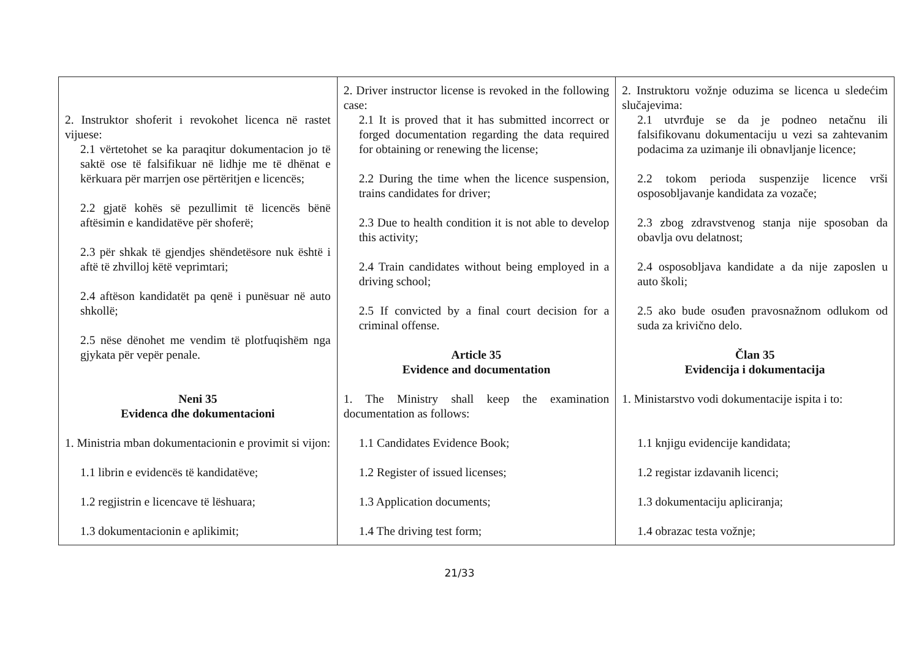| 2. Instruktor shoferit i revokohet licenca në rastet vijuese: 2.1 vërtetohet se ka paraqitur dokumentacion jo të saktë ose të falsifikuar në lidhje me të dhënat e kërkuara për marrjen ose përtëritjen e licencës; 2.2 gjatë kohës së pezullimit të licencës bënë aftësimin e kandidatëve për shoferë; 2.3 për shkak të gjendjes shëndetësore nuk është i aftë të zhvilloj këtë veprimtari; 2.4 aftëson kandidatët pa qenë i punësuar në auto shkollë; 2.5 nëse dënohet me vendim të plotfuqishëm nga gjykata për vepër penale. Neni 35 Evidenca dhe dokumentacioni 1. Ministria mban dokumentacionin e provimit si vijon: 1.1 librin e evidencës të kandidatëve; 1.2 regjistrin e licencave të lëshuara; 1.3 dokumentacionin e aplikimit; | 2. Driver instructor license is revoked in the following case: 2.1 It is proved that it has submitted incorrect or forged documentation regarding the data required for obtaining or renewing the license; 2.2 During the time when the licence suspension, trains candidates for driver; 2.3 Due to health condition it is not able to develop this activity; 2.4 Train candidates without being employed in a driving school; 2.5 If convicted by a final court decision for a criminal offense. Article 35 Evidence and documentation 1. The Ministry shall keep the examination documentation as follows: 1.1 Candidates Evidence Book; 1.2 Register of issued licenses; 1.3 Application documents; 1.4 The driving test form; | 2. Instruktoru vožnje oduzima se licenca u sledećim slučajevima: 2.1 utvrđuje se da je podneo netačnu ili falsifikovanu dokumentaciju u vezi sa zahtevanim podacima za uzimanje ili obnavljanje licence; 2.2 tokom perioda suspenzije licence vrši osposobljavanje kandidata za vozače; 2.3 zbog zdravstvenog stanja nije sposoban da obavlja ovu delatnost; 2.4 osposobljava kandidate a da nije zaposlen u auto školi; 2.5 ako bude osuđen pravosnažnom odlukom od suda za krivično delo. Član 35 Evidencija i dokumentacija 1. Ministarstvo vodi dokumentacije ispita i to: 1.1 knjigu evidencije kandidata; 1.2 registar izdavanih licenci; 1.3 dokumentaciju apliciranja; 1.4 obrazac testa vožnje; |
21/33